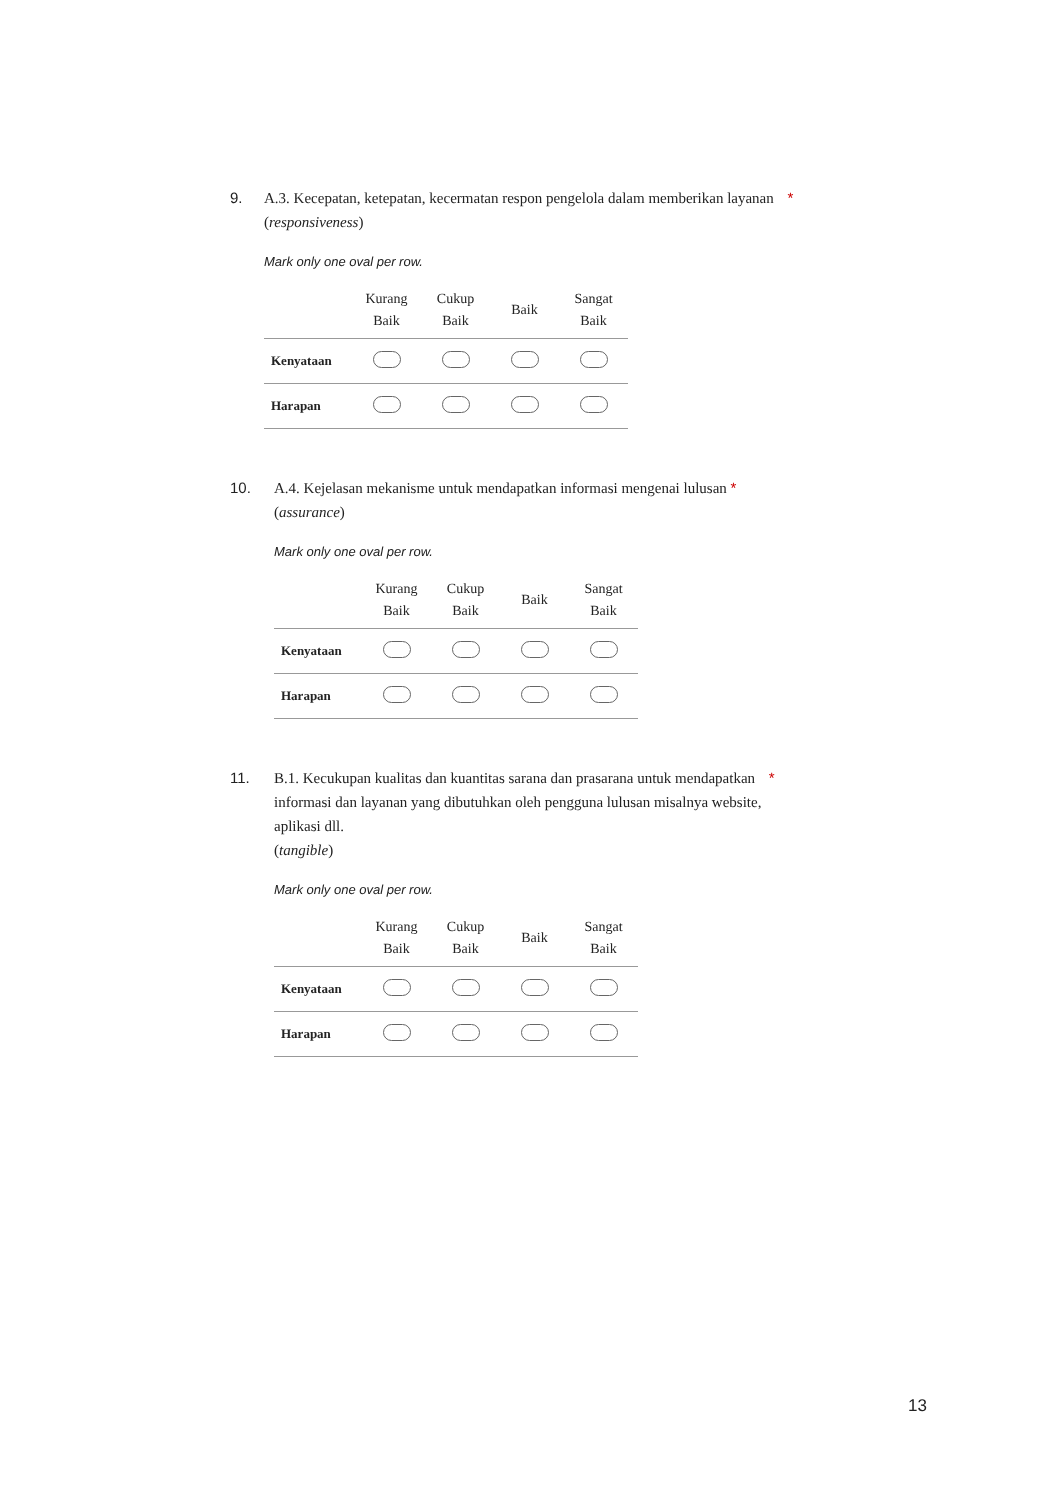9. A.3. Kecepatan, ketepatan, kecermatan respon pengelola dalam memberikan layanan *
(responsiveness)
Mark only one oval per row.
| | Kurang Baik | Cukup Baik | Baik | Sangat Baik |
| --- | --- | --- | --- | --- |
| Kenyataan | | | | |
| Harapan | | | | |
10. A.4. Kejelasan mekanisme untuk mendapatkan informasi mengenai lulusan *
(assurance)
Mark only one oval per row.
| | Kurang Baik | Cukup Baik | Baik | Sangat Baik |
| --- | --- | --- | --- | --- |
| Kenyataan | | | | |
| Harapan | | | | |
11. B.1. Kecukupan kualitas dan kuantitas sarana dan prasarana untuk mendapatkan *
informasi dan layanan yang dibutuhkan oleh pengguna lulusan misalnya website,
aplikasi dll.
(tangible)
Mark only one oval per row.
| | Kurang Baik | Cukup Baik | Baik | Sangat Baik |
| --- | --- | --- | --- | --- |
| Kenyataan | | | | |
| Harapan | | | | |
13